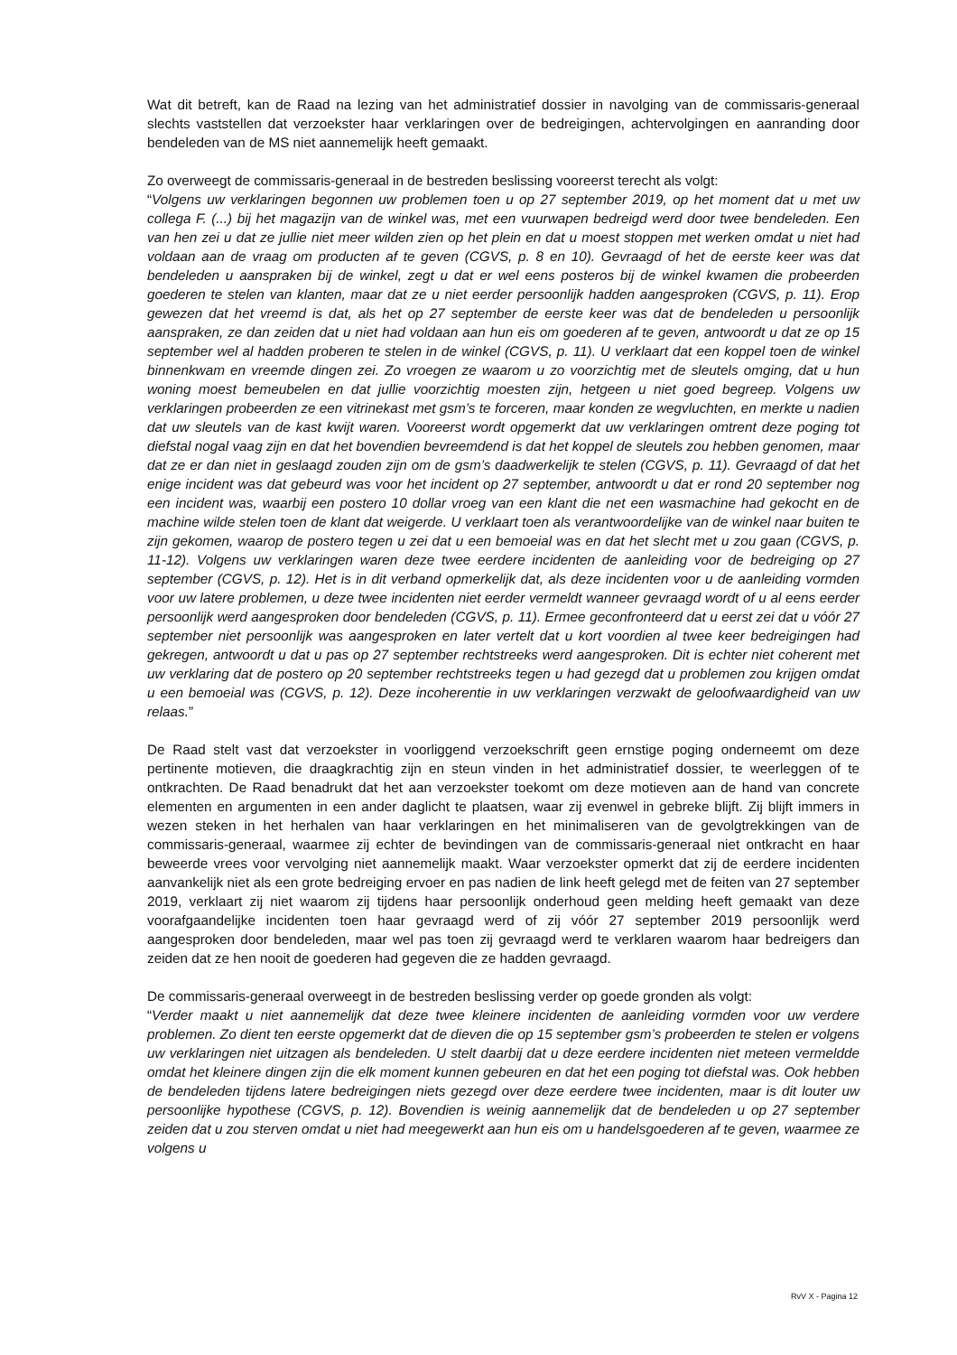Wat dit betreft, kan de Raad na lezing van het administratief dossier in navolging van de commissaris-generaal slechts vaststellen dat verzoekster haar verklaringen over de bedreigingen, achtervolgingen en aanranding door bendeleden van de MS niet aannemelijk heeft gemaakt.
Zo overweegt de commissaris-generaal in de bestreden beslissing vooreerst terecht als volgt:
“Volgens uw verklaringen begonnen uw problemen toen u op 27 september 2019, op het moment dat u met uw collega F. (...) bij het magazijn van de winkel was, met een vuurwapen bedreigd werd door twee bendeleden. Een van hen zei u dat ze jullie niet meer wilden zien op het plein en dat u moest stoppen met werken omdat u niet had voldaan aan de vraag om producten af te geven (CGVS, p. 8 en 10). Gevraagd of het de eerste keer was dat bendeleden u aanspraken bij de winkel, zegt u dat er wel eens posteros bij de winkel kwamen die probeerden goederen te stelen van klanten, maar dat ze u niet eerder persoonlijk hadden aangesproken (CGVS, p. 11). Erop gewezen dat het vreemd is dat, als het op 27 september de eerste keer was dat de bendeleden u persoonlijk aanspraken, ze dan zeiden dat u niet had voldaan aan hun eis om goederen af te geven, antwoordt u dat ze op 15 september wel al hadden proberen te stelen in de winkel (CGVS, p. 11). U verklaart dat een koppel toen de winkel binnenkwam en vreemde dingen zei. Zo vroegen ze waarom u zo voorzichtig met de sleutels omging, dat u hun woning moest bemeubelen en dat jullie voorzichtig moesten zijn, hetgeen u niet goed begreep. Volgens uw verklaringen probeerden ze een vitrinekast met gsm’s te forceren, maar konden ze wegvluchten, en merkte u nadien dat uw sleutels van de kast kwijt waren. Vooreerst wordt opgemerkt dat uw verklaringen omtrent deze poging tot diefstal nogal vaag zijn en dat het bovendien bevreemdend is dat het koppel de sleutels zou hebben genomen, maar dat ze er dan niet in geslaagd zouden zijn om de gsm’s daadwerkelijk te stelen (CGVS, p. 11). Gevraagd of dat het enige incident was dat gebeurd was voor het incident op 27 september, antwoordt u dat er rond 20 september nog een incident was, waarbij een postero 10 dollar vroeg van een klant die net een wasmachine had gekocht en de machine wilde stelen toen de klant dat weigerde. U verklaart toen als verantwoordelijke van de winkel naar buiten te zijn gekomen, waarop de postero tegen u zei dat u een bemoeial was en dat het slecht met u zou gaan (CGVS, p. 11-12). Volgens uw verklaringen waren deze twee eerdere incidenten de aanleiding voor de bedreiging op 27 september (CGVS, p. 12). Het is in dit verband opmerkelijk dat, als deze incidenten voor u de aanleiding vormden voor uw latere problemen, u deze twee incidenten niet eerder vermeldt wanneer gevraagd wordt of u al eens eerder persoonlijk werd aangesproken door bendeleden (CGVS, p. 11). Ermee geconfronteerd dat u eerst zei dat u vóór 27 september niet persoonlijk was aangesproken en later vertelt dat u kort voordien al twee keer bedreigingen had gekregen, antwoordt u dat u pas op 27 september rechtstreeks werd aangesproken. Dit is echter niet coherent met uw verklaring dat de postero op 20 september rechtstreeks tegen u had gezegd dat u problemen zou krijgen omdat u een bemoeial was (CGVS, p. 12). Deze incoherentie in uw verklaringen verzwakt de geloofwaardigheid van uw relaas.”
De Raad stelt vast dat verzoekster in voorliggend verzoekschrift geen ernstige poging onderneemt om deze pertinente motieven, die draagkrachtig zijn en steun vinden in het administratief dossier, te weerleggen of te ontkrachten. De Raad benadrukt dat het aan verzoekster toekomt om deze motieven aan de hand van concrete elementen en argumenten in een ander daglicht te plaatsen, waar zij evenwel in gebreke blijft. Zij blijft immers in wezen steken in het herhalen van haar verklaringen en het minimaliseren van de gevolgtrekkingen van de commissaris-generaal, waarmee zij echter de bevindingen van de commissaris-generaal niet ontkracht en haar beweerde vrees voor vervolging niet aannemelijk maakt. Waar verzoekster opmerkt dat zij de eerdere incidenten aanvankelijk niet als een grote bedreiging ervoer en pas nadien de link heeft gelegd met de feiten van 27 september 2019, verklaart zij niet waarom zij tijdens haar persoonlijk onderhoud geen melding heeft gemaakt van deze voorafgaandelijke incidenten toen haar gevraagd werd of zij vóór 27 september 2019 persoonlijk werd aangesproken door bendeleden, maar wel pas toen zij gevraagd werd te verklaren waarom haar bedreigers dan zeiden dat ze hen nooit de goederen had gegeven die ze hadden gevraagd.
De commissaris-generaal overweegt in de bestreden beslissing verder op goede gronden als volgt:
“Verder maakt u niet aannemelijk dat deze twee kleinere incidenten de aanleiding vormden voor uw verdere problemen. Zo dient ten eerste opgemerkt dat de dieven die op 15 september gsm’s probeerden te stelen er volgens uw verklaringen niet uitzagen als bendeleden. U stelt daarbij dat u deze eerdere incidenten niet meteen vermeldde omdat het kleinere dingen zijn die elk moment kunnen gebeuren en dat het een poging tot diefstal was. Ook hebben de bendeleden tijdens latere bedreigingen niets gezegd over deze eerdere twee incidenten, maar is dit louter uw persoonlijke hypothese (CGVS, p. 12). Bovendien is weinig aannemelijk dat de bendeleden u op 27 september zeiden dat u zou sterven omdat u niet had meegewerkt aan hun eis om u handelsgoederen af te geven, waarmee ze volgens u
RvV X - Pagina 12